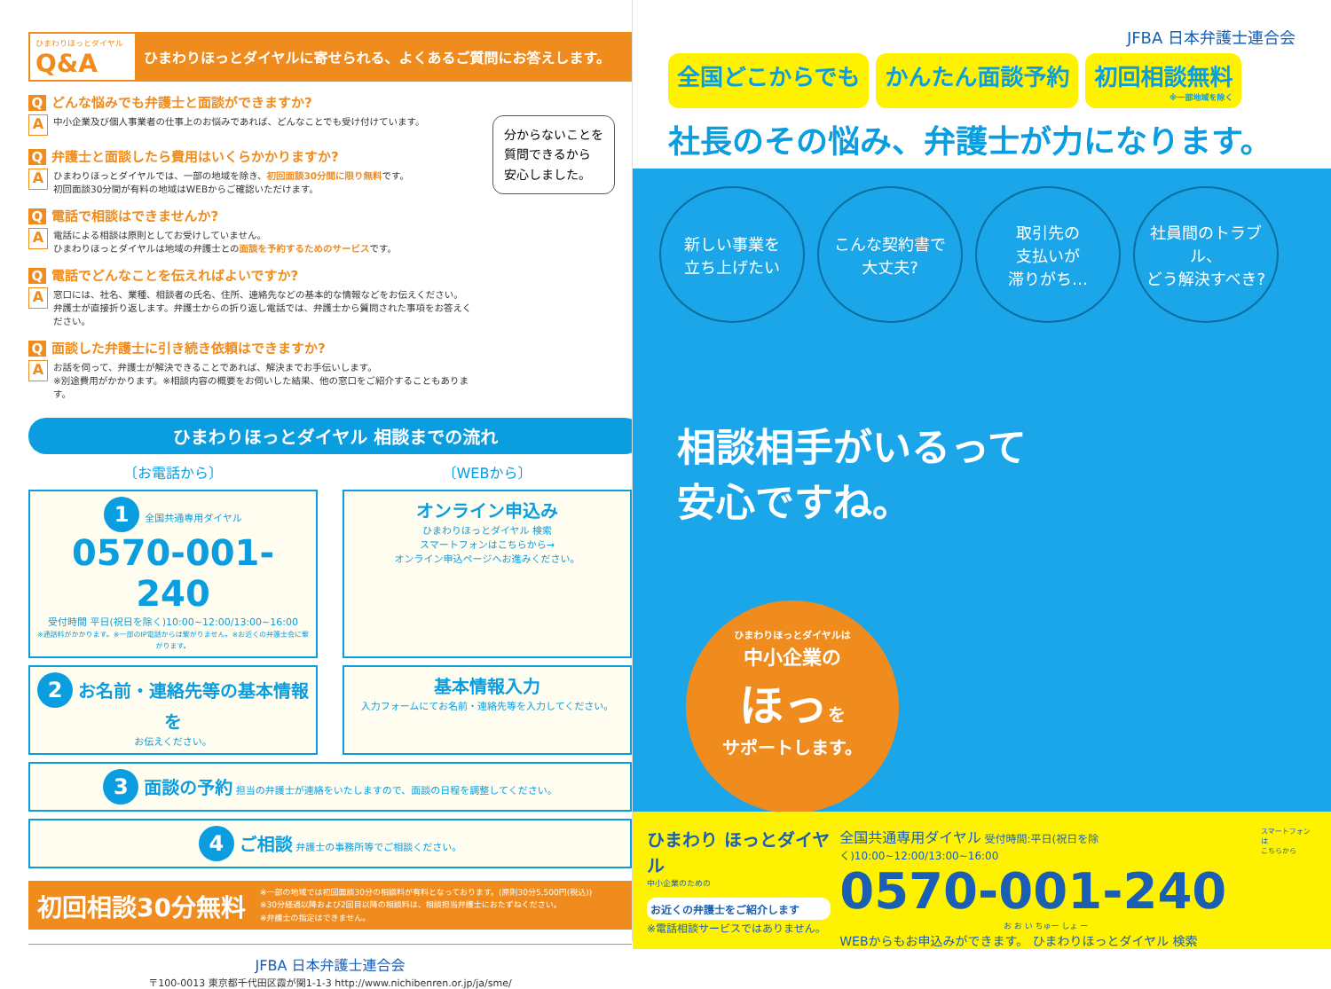ひまわりほっとダイヤル
Q&A
ひまわりほっとダイヤルに寄せられる、よくあるご質問にお答えします。
分からないことを
質問できるから
安心しました。
Qどんな悩みでも弁護士と面談ができますか?
A
中小企業及び個人事業者の仕事上のお悩みであれば、どんなことでも受け付けています。
Q弁護士と面談したら費用はいくらかかりますか?
A
ひまわりほっとダイヤルでは、一部の地域を除き、初回面談30分間に限り無料です。
初回面談30分間が有料の地域はWEBからご確認いただけます。
Q電話で相談はできませんか?
A
電話による相談は原則としてお受けしていません。
ひまわりほっとダイヤルは地域の弁護士との面談を予約するためのサービスです。
Q電話でどんなことを伝えればよいですか?
A
窓口には、社名、業種、相談者の氏名、住所、連絡先などの基本的な情報などをお伝えください。弁護士が直接折り返します。弁護士からの折り返し電話では、弁護士から質問された事項をお答えください。
Q面談した弁護士に引き続き依頼はできますか?
A
お話を伺って、弁護士が解決できることであれば、解決までお手伝いします。
※別途費用がかかります。※相談内容の概要をお伺いした結果、他の窓口をご紹介することもあります。
ひまわりほっとダイヤル 相談までの流れ
〔お電話から〕 〔WEBから〕
1 全国共通専用ダイヤル
0570-001-240
受付時間 平日(祝日を除く)10:00~12:00/13:00~16:00
※通話料がかかります。※一部のIP電話からは繋がりません。※お近くの弁護士会に繋がります。
オンライン申込み
ひまわりほっとダイヤル 検索
スマートフォンはこちらから→
オンライン申込ページへお進みください。
2 お名前・連絡先等の基本情報を
お伝えください。
基本情報入力
入力フォームにてお名前・連絡先等を入力してください。
3 面談の予約 担当の弁護士が連絡をいたしますので、面談の日程を調整してください。
4 ご相談 弁護士の事務所等でご相談ください。
初回相談30分無料
※一部の地域では初回面談30分の相談料が有料となっております。(原則30分5,500円(税込))
※30分経過以降および2回目以降の相談料は、相談担当弁護士におたずねください。
※弁護士の指定はできません。
JFBA 日本弁護士連合会
〒100-0013 東京都千代田区霞が関1-1-3 http://www.nichibenren.or.jp/ja/sme/
JFBA 日本弁護士連合会
全国どこからでも かんたん面談予約 初回相談無料
※一部地域を除く
社長のその悩み、弁護士が力になります。
新しい事業を
立ち上げたい
こんな契約書で
大丈夫?
取引先の
支払いが
滞りがち…
社員間のトラブル、
どう解決すべき?
相談相手がいるって
安心ですね。
ひまわりほっとダイヤルは
中小企業の
ほっを
サポートします。
ひまわり ほっとダイヤル
中小企業のための
お近くの弁護士をご紹介します
※電話相談サービスではありません。
全国共通専用ダイヤル 受付時間:平日(祝日を除く)10:00~12:00/13:00~16:00
0570-001-240
お お い ちゅー しょ ー
WEBからもお申込みができます。 ひまわりほっとダイヤル 検索
スマートフォンは
こちらから